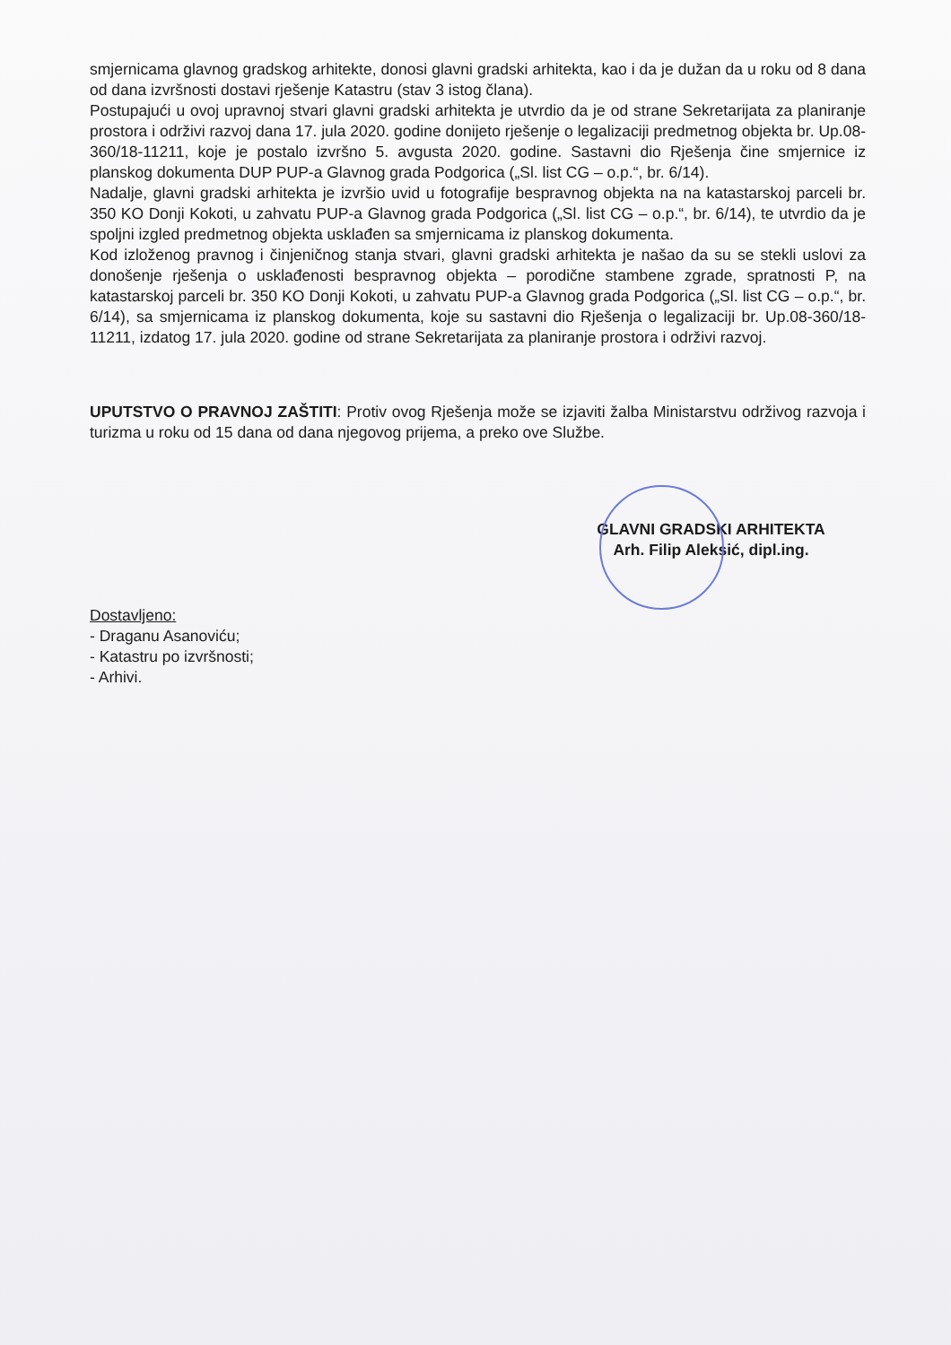smjernicama glavnog gradskog arhitekte, donosi glavni gradski arhitekta, kao i da je dužan da u roku od 8 dana od dana izvršnosti dostavi rješenje Katastru (stav 3 istog člana).
Postupajući u ovoj upravnoj stvari glavni gradski arhitekta je utvrdio da je od strane Sekretarijata za planiranje prostora i održivi razvoj dana 17. jula 2020. godine donijeto rješenje o legalizaciji predmetnog objekta br. Up.08-360/18-11211, koje je postalo izvršno 5. avgusta 2020. godine. Sastavni dio Rješenja čine smjernice iz planskog dokumenta DUP PUP-a Glavnog grada Podgorica („Sl. list CG – o.p.“, br. 6/14).
Nadalje, glavni gradski arhitekta je izvršio uvid u fotografije bespravnog objekta na na katastarskoj parceli br. 350 KO Donji Kokoti, u zahvatu PUP-a Glavnog grada Podgorica („Sl. list CG – o.p.“, br. 6/14), te utvrdio da je spoljni izgled predmetnog objekta usklađen sa smjernicama iz planskog dokumenta.
Kod izloženog pravnog i činjeničnog stanja stvari, glavni gradski arhitekta je našao da su se stekli uslovi za donošenje rješenja o usklađenosti bespravnog objekta – porodične stambene zgrade, spratnosti P, na katastarskoj parceli br. 350 KO Donji Kokoti, u zahvatu PUP-a Glavnog grada Podgorica („Sl. list CG – o.p.“, br. 6/14), sa smjernicama iz planskog dokumenta, koje su sastavni dio Rješenja o legalizaciji br. Up.08-360/18-11211, izdatog 17. jula 2020. godine od strane Sekretarijata za planiranje prostora i održivi razvoj.
UPUTSTVO O PRAVNOJ ZAŠTITI: Protiv ovog Rješenja može se izjaviti žalba Ministarstvu održivog razvoja i turizma u roku od 15 dana od dana njegovog prijema, a preko ove Službe.
GLAVNI GRADSKI ARHITEKTA
Arh. Filip Aleksić, dipl.ing.
Dostavljeno:
- Draganu Asanoviću;
- Katastru po izvršnosti;
- Arhivi.